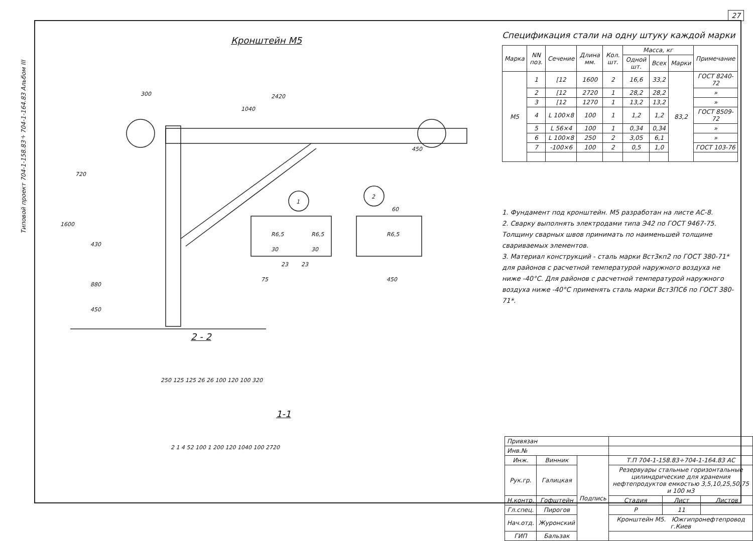27
Кронштейн М5
300
2420
1040
1
2
450
1600
720
430
880
450
R6,5
R6,5
R6,5
30
30
23
23
75
60
450
2 - 2
250 125 125 26 26 100 120 100 320
1-1
2 1 4 52 100 1 200 120 1040 100 2720
Спецификация стали на одну штуку каждой марки
| Марка | NN поз. | Сечение | Длина мм. | Кол. шт. | Масса, кг | | | Примечание |
| --- | --- | --- | --- | --- | --- | --- | --- | --- |
| | | | | | Одной шт. | Всех | Марки | |
| М5 | 1 | [12 | 1600 | 2 | 16,6 | 33,2 | 83,2 | ГОСТ 8240-72 |
| | 2 | [12 | 2720 | 1 | 28,2 | 28,2 | | » |
| | 3 | [12 | 1270 | 1 | 13,2 | 13,2 | | » |
| | 4 | L 100×8 | 100 | 1 | 1,2 | 1,2 | | ГОСТ 8509-72 |
| | 5 | L 56×4 | 100 | 1 | 0,34 | 0,34 | | » |
| | 6 | L 100×8 | 250 | 2 | 3,05 | 6,1 | | » |
| | 7 | -100×6 | 100 | 2 | 0,5 | 1,0 | | ГОСТ 103-76 |
1. Фундамент под кронштейн. М5 разработан на листе АС-8.
2. Сварку выполнять электродами типа Э42 по ГОСТ 9467-75. Толщину сварных швов принимать по наименьшей толщине свариваемых элементов.
3. Материал конструкций - сталь марки Вст3кп2 по ГОСТ 380-71* для районов с расчетной температурой наружного воздуха не ниже -40°С. Для районов с расчетной температурой наружного воздуха ниже -40°С применять сталь марки Вст3ПС6 по ГОСТ 380-71*.
| Привязан | | | | | |
| Инв.№ | | | | | |
| Инж. | Винник | Подпись | Т.П 704-1-158.83÷704-1-164.83 АС | | |
| Рук.гр. | Галицкая | | Резервуары стальные горизонтальные цилиндрические для хранения нефтепродуктов емкостью 3,5,10,25,50,75 и 100 м3 | | |
| Н.контр. | Гофштейн | | Стадия | Лист | Листов |
| Гл.спец. | Пирогов | | Р | 11 | |
| Нач.отд. | Журонский | | Кронштейн М5. Южгипронефтепровод г.Киев | | |
| ГИП | Бальзак | | | | |
Типовой проект 704-1-158.83÷704-1-164.83 Альбом III